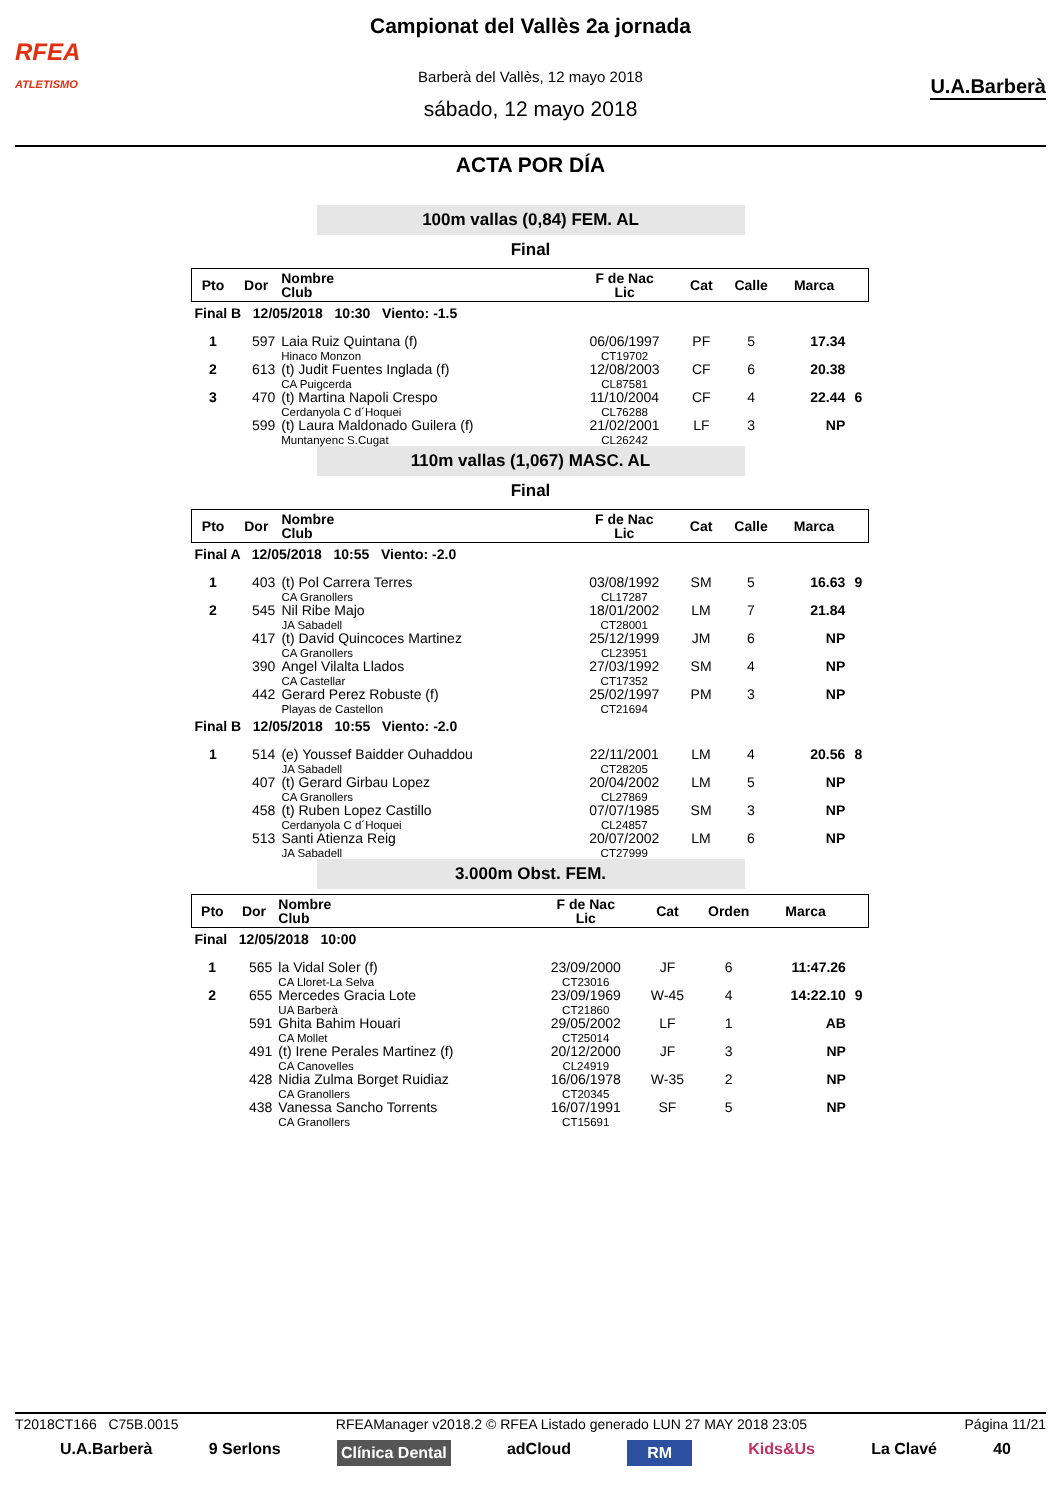RFEA
ATLETISMO
U.A.Barberà
Campionat del Vallès 2a jornada
Barberà del Vallès, 12 mayo 2018
sábado, 12 mayo 2018
ACTA POR DÍA
100m vallas (0,84) FEM. AL
Final
| Pto | Dor | Nombre Club | F de Nac Lic | Cat | Calle | Marca | |
| --- | --- | --- | --- | --- | --- | --- | --- |
| Final B 12/05/2018 10:30 Viento: -1.5 | | | | | | | |
| 1 | 597 | Laia Ruiz Quintana (f) Hinaco Monzon | 06/06/1997 CT19702 | PF | 5 | 17.34 | |
| 2 | 613 | (t) Judit Fuentes Inglada (f) CA Puigcerda | 12/08/2003 CL87581 | CF | 6 | 20.38 | |
| 3 | 470 | (t) Martina Napoli Crespo Cerdanyola C d´Hoquei | 11/10/2004 CL76288 | CF | 4 | 22.44 | 6 |
| | 599 | (t) Laura Maldonado Guilera (f) Muntanyenc S.Cugat | 21/02/2001 CL26242 | LF | 3 | NP | |
110m vallas (1,067) MASC. AL
Final
| Pto | Dor | Nombre Club | F de Nac Lic | Cat | Calle | Marca | |
| --- | --- | --- | --- | --- | --- | --- | --- |
| Final A 12/05/2018 10:55 Viento: -2.0 | | | | | | | |
| 1 | 403 | (t) Pol Carrera Terres CA Granollers | 03/08/1992 CL17287 | SM | 5 | 16.63 | 9 |
| 2 | 545 | Nil Ribe Majo JA Sabadell | 18/01/2002 CT28001 | LM | 7 | 21.84 | |
| | 417 | (t) David Quincoces Martinez CA Granollers | 25/12/1999 CL23951 | JM | 6 | NP | |
| | 390 | Angel Vilalta Llados CA Castellar | 27/03/1992 CT17352 | SM | 4 | NP | |
| | 442 | Gerard Perez Robuste (f) Playas de Castellon | 25/02/1997 CT21694 | PM | 3 | NP | |
| Final B 12/05/2018 10:55 Viento: -2.0 | | | | | | | |
| 1 | 514 | (e) Youssef Baidder Ouhaddou JA Sabadell | 22/11/2001 CT28205 | LM | 4 | 20.56 | 8 |
| | 407 | (t) Gerard Girbau Lopez CA Granollers | 20/04/2002 CL27869 | LM | 5 | NP | |
| | 458 | (t) Ruben Lopez Castillo Cerdanyola C d´Hoquei | 07/07/1985 CL24857 | SM | 3 | NP | |
| | 513 | Santi Atienza Reig JA Sabadell | 20/07/2002 CT27999 | LM | 6 | NP | |
3.000m Obst. FEM.
| Pto | Dor | Nombre Club | F de Nac Lic | Cat | Orden | Marca | |
| --- | --- | --- | --- | --- | --- | --- | --- |
| Final 12/05/2018 10:00 | | | | | | | |
| 1 | 565 | la Vidal Soler (f) CA Lloret-La Selva | 23/09/2000 CT23016 | JF | 6 | 11:47.26 | |
| 2 | 655 | Mercedes Gracia Lote UA Barberà | 23/09/1969 CT21860 | W-45 | 4 | 14:22.10 | 9 |
| | 591 | Ghita Bahim Houari CA Mollet | 29/05/2002 CT25014 | LF | 1 | AB | |
| | 491 | (t) Irene Perales Martinez (f) CA Canovelles | 20/12/2000 CL24919 | JF | 3 | NP | |
| | 428 | Nidia Zulma Borget Ruidiaz CA Granollers | 16/06/1978 CT20345 | W-35 | 2 | NP | |
| | 438 | Vanessa Sancho Torrents CA Granollers | 16/07/1991 CT15691 | SF | 5 | NP | |
T2018CT166 C75B.0015 RFEAManager v2018.2 © RFEA Listado generado LUN 27 MAY 2018 23:05 Página 11/21
U.A.Barberà 9 Serlons Clínica Dental adCloud RM Kids&Us La Clavé 40